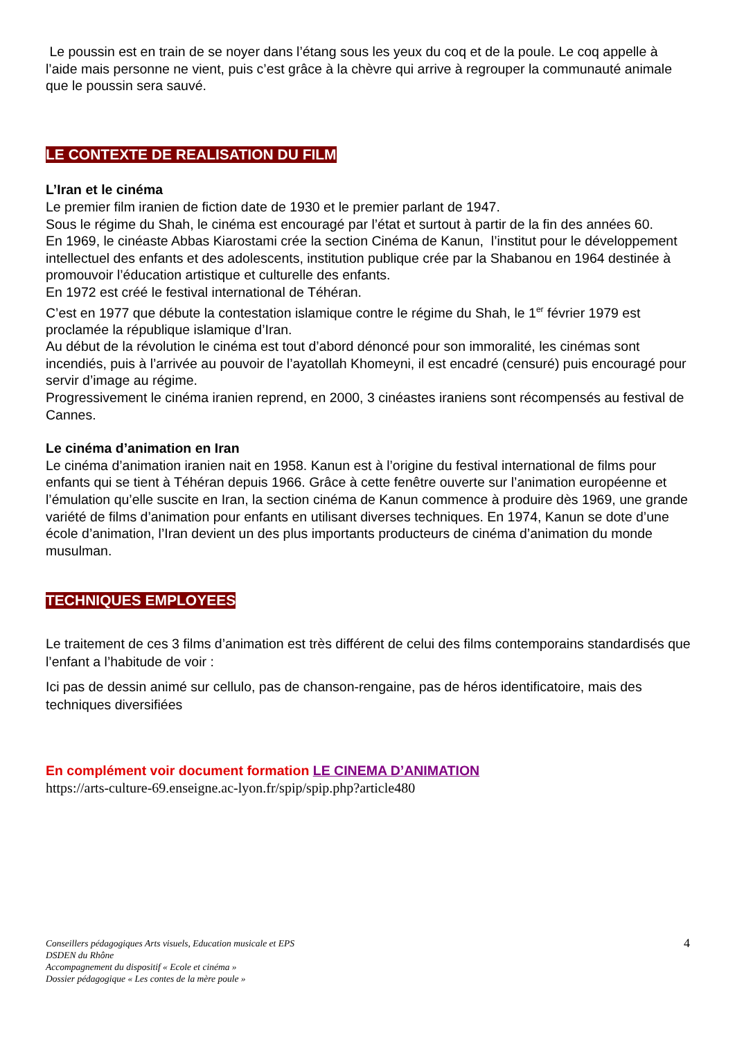Le poussin est en train de se noyer dans l’étang sous les yeux du coq et de la poule. Le coq appelle à l’aide mais personne ne vient, puis c’est grâce à la chèvre qui arrive à regrouper la communauté animale que le poussin sera sauvé.
LE CONTEXTE DE REALISATION DU FILM
L’Iran et le cinéma
Le premier film iranien de fiction date de 1930 et le premier parlant de 1947.
Sous le régime du Shah, le cinéma est encouragé par l’état et surtout à partir de la fin des années 60.
En 1969, le cinéaste Abbas Kiarostami crée la section Cinéma de Kanun, l’institut pour le développement intellectuel des enfants et des adolescents, institution publique crée par la Shabanou en 1964 destinée à promouvoir l’éducation artistique et culturelle des enfants.
En 1972 est créé le festival international de Téhéran.
C’est en 1977 que débute la contestation islamique contre le régime du Shah, le 1<sup>er</sup> février 1979 est proclamée la république islamique d’Iran.
Au début de la révolution le cinéma est tout d’abord dénoncé pour son immoralité, les cinémas sont incendiés, puis à l’arrivée au pouvoir de l’ayatollah Khomeyni, il est encadré (censuré) puis encouragé pour servir d’image au régime.
Progressivement le cinéma iranien reprend, en 2000, 3 cinéastes iraniens sont récompensés au festival de Cannes.
Le cinéma d’animation en Iran
Le cinéma d’animation iranien nait en 1958. Kanun est à l’origine du festival international de films pour enfants qui se tient à Téhéran depuis 1966. Grâce à cette fenêtre ouverte sur l’animation européenne et l’émulation qu’elle suscite en Iran, la section cinéma de Kanun commence à produire dès 1969, une grande variété de films d’animation pour enfants en utilisant diverses techniques. En 1974, Kanun se dote d’une école d’animation, l’Iran devient un des plus importants producteurs de cinéma d’animation du monde musulman.
TECHNIQUES EMPLOYEES
Le traitement de ces 3 films d’animation est très différent de celui des films contemporains standardisés que l’enfant a l’habitude de voir :
Ici pas de dessin animé sur cellulo, pas de chanson-rengaine, pas de héros identificatoire, mais des techniques diversifiées
En complément voir document formation LE CINEMA D’ANIMATION
https://arts-culture-69.enseigne.ac-lyon.fr/spip/spip.php?article480
4 Conseillers pédagogiques Arts visuels, Education musicale et EPS
DSDEN du Rhône
Accompagnement du dispositif « Ecole et cinéma »
Dossier pédagogique « Les contes de la mère poule »